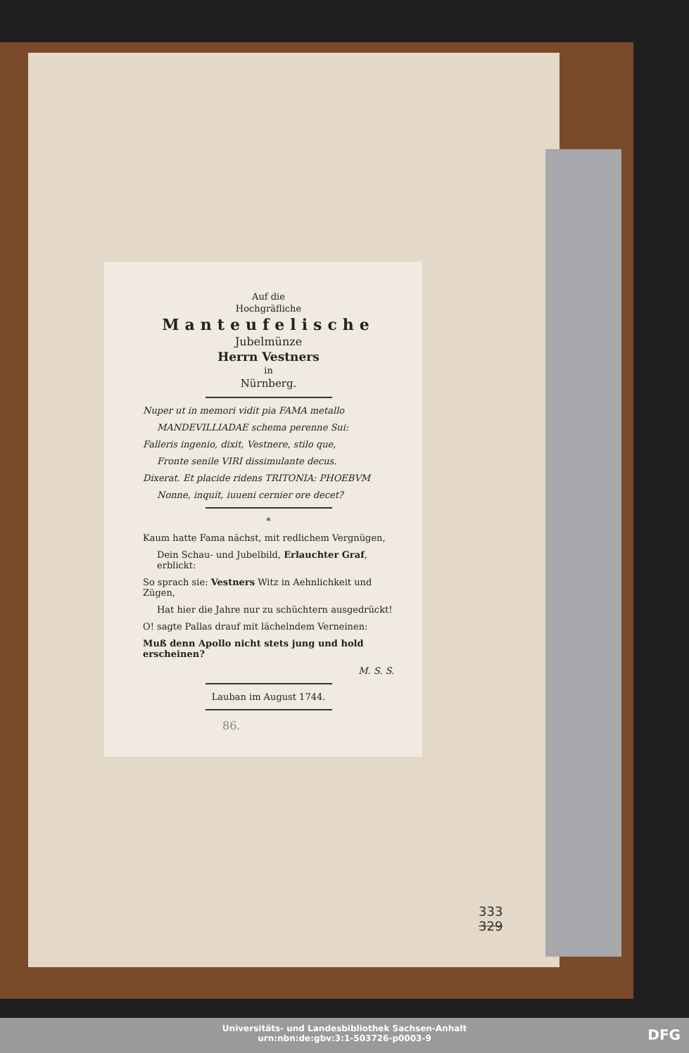Auf die
Hochgräfliche
Manteufelische
Jubelmünze
Herrn Vestners
in
Nürnberg.
Nuper ut in memori vidit pia FAMA metallo
MANDEVILLIADAE schema perenne Sui:
Falleris ingenio, dixit, Vestnere, stilo que,
Fronte senile VIRI dissimulante decus.
Dixerat. Et placide ridens TRITONIA: PHOEBVM
Nonne, inquit, iuueni cernier ore decet?
*
Kaum hatte Fama nächst, mit redlichem Vergnügen,
Dein Schau- und Jubelbild, Erlauchter Graf, erblickt:
So sprach sie: Vestners Witz in Aehnlichkeit und Zügen,
Hat hier die Jahre nur zu schüchtern ausgedrückt!
O! sagte Pallas drauf mit lächelndem Verneinen:
Muß denn Apollo nicht stets jung und hold erscheinen?
M. S. S.
Lauban im August 1744.
86.
333
329
Universitäts- und Landesbibliothek Sachsen-Anhalt
urn:nbn:de:gbv:3:1-503726-p0003-9
DFG